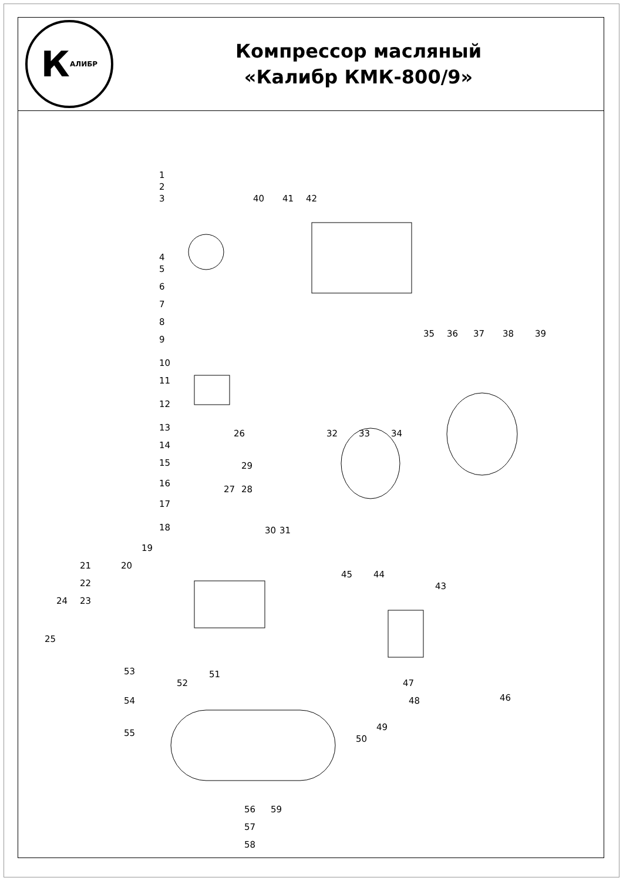К АЛИБР
Компрессор масляный
«Калибр КМК-800/9»
1
2
3
4
5
6
7
8
9
10
11
12
13
14
15
16
17
18
19
20 21
22
23 24
25
26
27 28
29
30 31
32 33 34
35 36 37 38 39
40 41 42
43
44 45
46
47
48
49
50
51
52
53
54
55
56
57
58
59